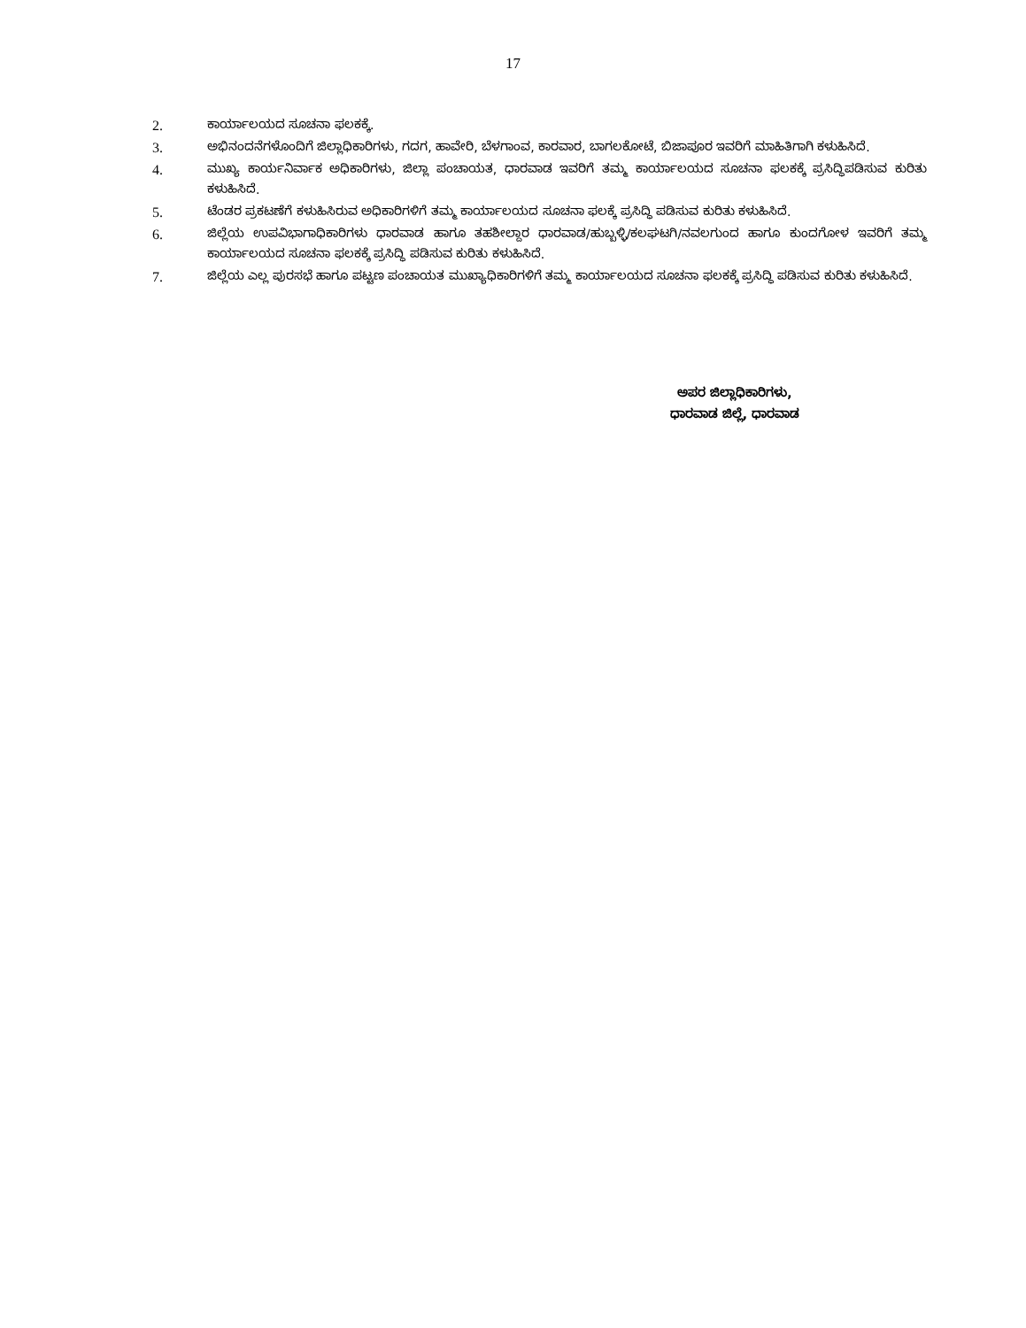17
2. ಕಾರ್ಯಾಲಯದ ಸೂಚನಾ ಫಲಕಕ್ಕೆ.
3. ಅಭಿನಂದನೆಗಳೊಂದಿಗೆ ಜಿಲ್ಲಾಧಿಕಾರಿಗಳು, ಗದಗ, ಹಾವೇರಿ, ಬೆಳಗಾಂವ, ಕಾರವಾರ, ಬಾಗಲಕೋಟೆ, ಬಿಜಾಪೂರ ಇವರಿಗೆ ಮಾಹಿತಿಗಾಗಿ ಕಳುಹಿಸಿದೆ.
4. ಮುಖ್ಯ ಕಾರ್ಯನಿರ್ವಾಕ ಅಧಿಕಾರಿಗಳು, ಜಿಲ್ಲಾ ಪಂಚಾಯತ, ಧಾರವಾಡ ಇವರಿಗೆ ತಮ್ಮ ಕಾರ್ಯಾಲಯದ ಸೂಚನಾ ಫಲಕಕ್ಕೆ ಪ್ರಸಿದ್ಧಿಪಡಿಸುವ ಕುರಿತು ಕಳುಹಿಸಿದೆ.
5. ಟೆಂಡರ ಪ್ರಕಟಣೆಗೆ ಕಳುಹಿಸಿರುವ ಅಧಿಕಾರಿಗಳಿಗೆ ತಮ್ಮ ಕಾರ್ಯಾಲಯದ ಸೂಚನಾ ಫಲಕ್ಕೆ ಪ್ರಸಿದ್ಧಿ ಪಡಿಸುವ ಕುರಿತು ಕಳುಹಿಸಿದೆ.
6. ಜಿಲ್ಲೆಯ ಉಪವಿಭಾಗಾಧಿಕಾರಿಗಳು ಧಾರವಾಡ ಹಾಗೂ ತಹಶೀಲ್ದಾರ ಧಾರವಾಡ/ಹುಬ್ಬಳ್ಳಿ/ಕಲಘಟಗಿ/ನವಲಗುಂದ ಹಾಗೂ ಕುಂದಗೋಳ ಇವರಿಗೆ ತಮ್ಮ ಕಾರ್ಯಾಲಯದ ಸೂಚನಾ ಫಲಕಕ್ಕೆ ಪ್ರಸಿದ್ಧಿ ಪಡಿಸುವ ಕುರಿತು ಕಳುಹಿಸಿದೆ.
7. ಜಿಲ್ಲೆಯ ಎಲ್ಲ ಪುರಸಭೆ ಹಾಗೂ ಪಟ್ಟಣ ಪಂಚಾಯತ ಮುಖ್ಯಾಧಿಕಾರಿಗಳಿಗೆ ತಮ್ಮ ಕಾರ್ಯಾಲಯದ ಸೂಚನಾ ಫಲಕಕ್ಕೆ ಪ್ರಸಿದ್ಧಿ ಪಡಿಸುವ ಕುರಿತು ಕಳುಹಿಸಿದೆ.
ಅಪರ ಜಿಲ್ಲಾಧಿಕಾರಿಗಳು,
ಧಾರವಾಡ ಜಿಲ್ಲೆ, ಧಾರವಾಡ